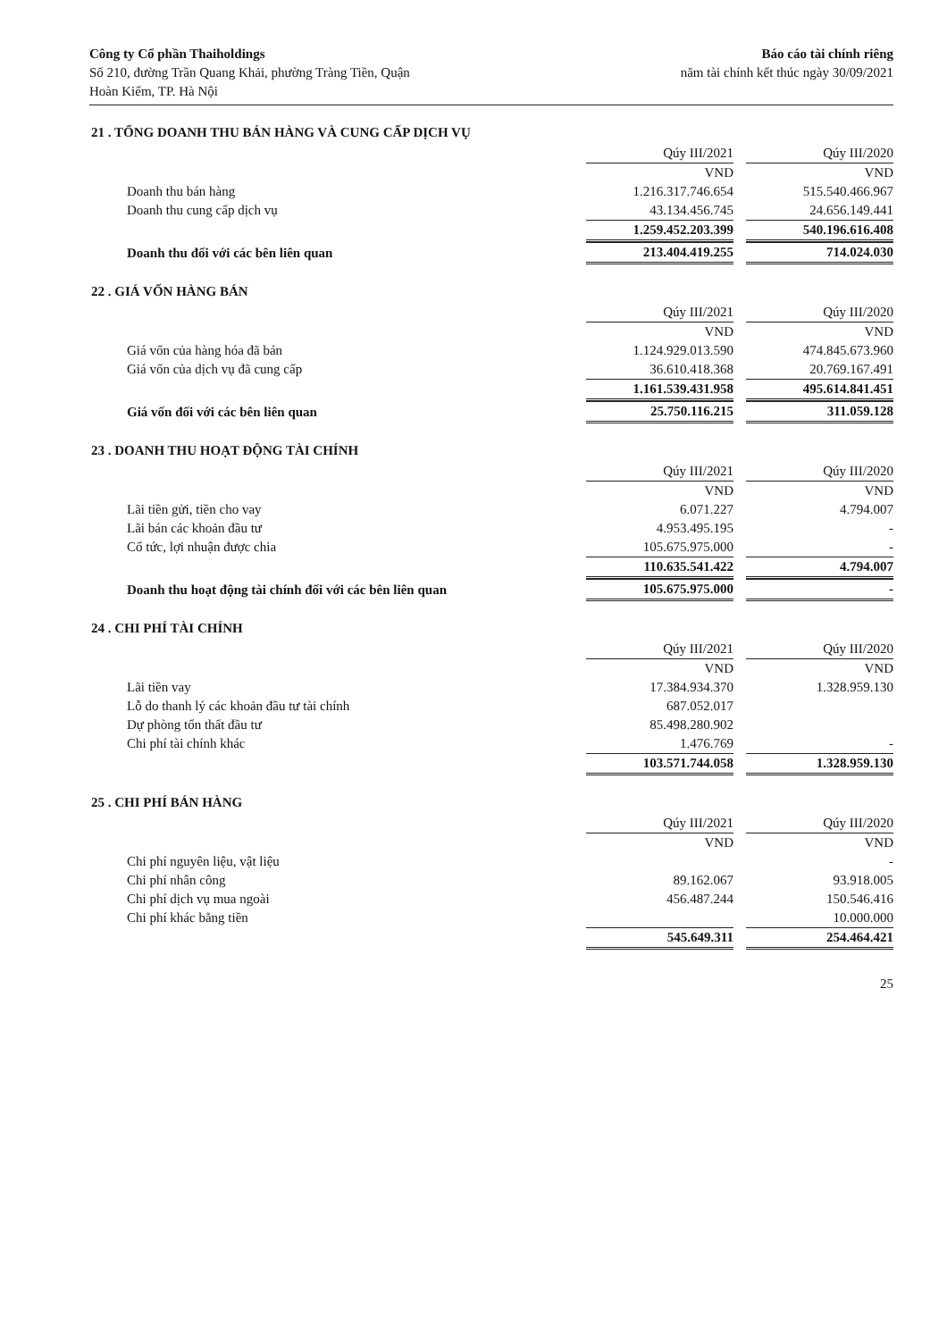Công ty Cổ phần Thaiholdings
Số 210, đường Trần Quang Khải, phường Tràng Tiền, Quận
Hoàn Kiếm, TP. Hà Nội
Báo cáo tài chính riêng
năm tài chính kết thúc ngày 30/09/2021
21 . TỔNG DOANH THU BÁN HÀNG VÀ CUNG CẤP DỊCH VỤ
| | Qúy III/2021 | Qúy III/2020 |
| | VND | VND |
| Doanh thu bán hàng | 1.216.317.746.654 | 515.540.466.967 |
| Doanh thu cung cấp dịch vụ | 43.134.456.745 | 24.656.149.441 |
| | 1.259.452.203.399 | 540.196.616.408 |
| Doanh thu đối với các bên liên quan | 213.404.419.255 | 714.024.030 |
22 . GIÁ VỐN HÀNG BÁN
| | Qúy III/2021 | Qúy III/2020 |
| | VND | VND |
| Giá vốn của hàng hóa đã bán | 1.124.929.013.590 | 474.845.673.960 |
| Giá vốn của dịch vụ đã cung cấp | 36.610.418.368 | 20.769.167.491 |
| | 1.161.539.431.958 | 495.614.841.451 |
| Giá vốn đối với các bên liên quan | 25.750.116.215 | 311.059.128 |
23 . DOANH THU HOẠT ĐỘNG TÀI CHÍNH
| | Qúy III/2021 | Qúy III/2020 |
| | VND | VND |
| Lãi tiền gửi, tiền cho vay | 6.071.227 | 4.794.007 |
| Lãi bán các khoản đầu tư | 4.953.495.195 | - |
| Cổ tức, lợi nhuận được chia | 105.675.975.000 | - |
| | 110.635.541.422 | 4.794.007 |
| Doanh thu hoạt động tài chính đối với các bên liên quan | 105.675.975.000 | - |
24 . CHI PHÍ TÀI CHÍNH
| | Qúy III/2021 | Qúy III/2020 |
| | VND | VND |
| Lãi tiền vay | 17.384.934.370 | 1.328.959.130 |
| Lỗ do thanh lý các khoản đầu tư tài chính | 687.052.017 | |
| Dự phòng tổn thất đầu tư | 85.498.280.902 | |
| Chi phí tài chính khác | 1.476.769 | - |
| | 103.571.744.058 | 1.328.959.130 |
25 . CHI PHÍ BÁN HÀNG
| | Qúy III/2021 | Qúy III/2020 |
| | VND | VND |
| Chi phí nguyên liệu, vật liệu | | - |
| Chi phí nhân công | 89.162.067 | 93.918.005 |
| Chi phí dịch vụ mua ngoài | 456.487.244 | 150.546.416 |
| Chi phí khác bằng tiền | | 10.000.000 |
| | 545.649.311 | 254.464.421 |
25